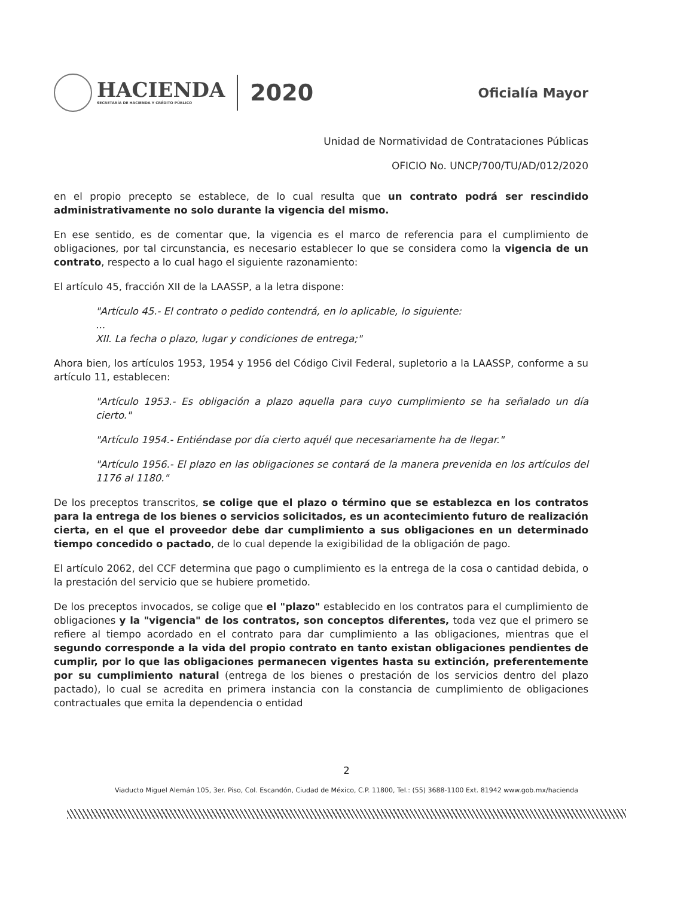HACIENDA
SECRETARÍA DE HACIENDA Y CRÉDITO PÚBLICO
2020
Oficialía Mayor
Unidad de Normatividad de Contrataciones Públicas
OFICIO No. UNCP/700/TU/AD/012/2020
en el propio precepto se establece, de lo cual resulta que un contrato podrá ser rescindido administrativamente no solo durante la vigencia del mismo.
En ese sentido, es de comentar que, la vigencia es el marco de referencia para el cumplimiento de obligaciones, por tal circunstancia, es necesario establecer lo que se considera como la vigencia de un contrato, respecto a lo cual hago el siguiente razonamiento:
El artículo 45, fracción XII de la LAASSP, a la letra dispone:
"Artículo 45.- El contrato o pedido contendrá, en lo aplicable, lo siguiente:
...
XII. La fecha o plazo, lugar y condiciones de entrega;"
Ahora bien, los artículos 1953, 1954 y 1956 del Código Civil Federal, supletorio a la LAASSP, conforme a su artículo 11, establecen:
"Artículo 1953.- Es obligación a plazo aquella para cuyo cumplimiento se ha señalado un día cierto."
"Artículo 1954.- Entiéndase por día cierto aquél que necesariamente ha de llegar."
"Artículo 1956.- El plazo en las obligaciones se contará de la manera prevenida en los artículos del 1176 al 1180."
De los preceptos transcritos, se colige que el plazo o término que se establezca en los contratos para la entrega de los bienes o servicios solicitados, es un acontecimiento futuro de realización cierta, en el que el proveedor debe dar cumplimiento a sus obligaciones en un determinado tiempo concedido o pactado, de lo cual depende la exigibilidad de la obligación de pago.
El artículo 2062, del CCF determina que pago o cumplimiento es la entrega de la cosa o cantidad debida, o la prestación del servicio que se hubiere prometido.
De los preceptos invocados, se colige que el "plazo" establecido en los contratos para el cumplimiento de obligaciones y la "vigencia" de los contratos, son conceptos diferentes, toda vez que el primero se refiere al tiempo acordado en el contrato para dar cumplimiento a las obligaciones, mientras que el segundo corresponde a la vida del propio contrato en tanto existan obligaciones pendientes de cumplir, por lo que las obligaciones permanecen vigentes hasta su extinción, preferentemente por su cumplimiento natural (entrega de los bienes o prestación de los servicios dentro del plazo pactado), lo cual se acredita en primera instancia con la constancia de cumplimiento de obligaciones contractuales que emita la dependencia o entidad
2
Viaducto Miguel Alemán 105, 3er. Piso, Col. Escandón, Ciudad de México, C.P. 11800, Tel.: (55) 3688-1100 Ext. 81942 www.gob.mx/hacienda